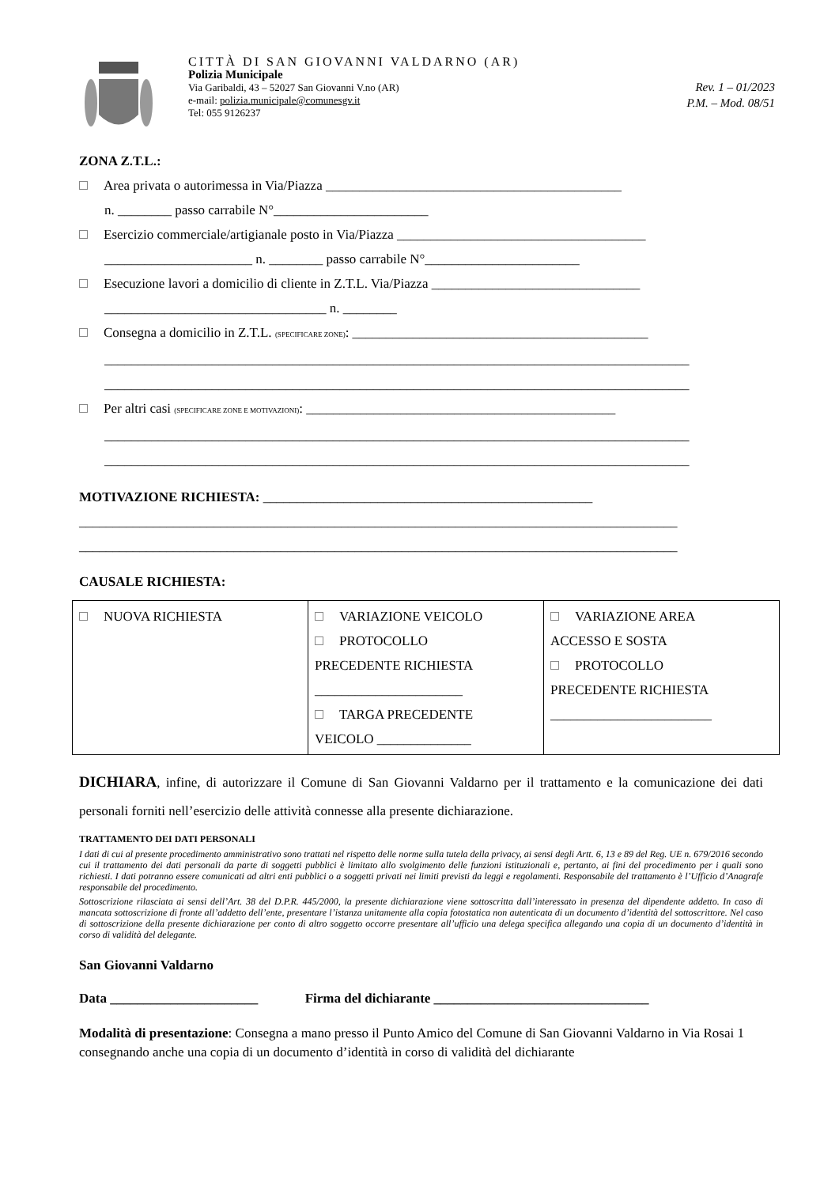CITTÀ DI SAN GIOVANNI VALDARNO (AR)
Polizia Municipale
Via Garibaldi, 43 – 52027 San Giovanni V.no (AR)
e-mail: polizia.municipale@comunesgv.it
Tel: 055 9126237
Rev. 1 – 01/2023
P.M. – Mod. 08/51
ZONA Z.T.L.:
Area privata o autorimessa in Via/Piazza ____________________________________________
n. ________ passo carrabile N°_______________________
Esercizio commerciale/artigianale posto in Via/Piazza _____________________________________
______________________ n. ________ passo carrabile N°_______________________
Esecuzione lavori a domicilio di cliente in Z.T.L. Via/Piazza _______________________________
_________________________________ n. ________
Consegna a domicilio in Z.T.L. (SPECIFICARE ZONE): ____________________________________________
_______________________________________________________________________________________
_______________________________________________________________________________________
Per altri casi (SPECIFICARE ZONE E MOTIVAZIONI): ______________________________________________
_______________________________________________________________________________________
_______________________________________________________________________________________
MOTIVAZIONE RICHIESTA: _________________________________________________
_________________________________________________________________________________________
_________________________________________________________________________________________
CAUSALE RICHIESTA:
| NUOVA RICHIESTA | VARIAZIONE VEICOLO PROTOCOLLO PRECEDENTE RICHIESTA ______________________ TARGA PRECEDENTE VEICOLO ______________ | VARIAZIONE AREA ACCESSO E SOSTA PROTOCOLLO PRECEDENTE RICHIESTA ________________________ |
DICHIARA, infine, di autorizzare il Comune di San Giovanni Valdarno per il trattamento e la comunicazione dei dati personali forniti nell’esercizio delle attività connesse alla presente dichiarazione.
TRATTAMENTO DEI DATI PERSONALI
I dati di cui al presente procedimento amministrativo sono trattati nel rispetto delle norme sulla tutela della privacy, ai sensi degli Artt. 6, 13 e 89 del Reg. UE n. 679/2016 secondo cui il trattamento dei dati personali da parte di soggetti pubblici è limitato allo svolgimento delle funzioni istituzionali e, pertanto, ai fini del procedimento per i quali sono richiesti. I dati potranno essere comunicati ad altri enti pubblici o a soggetti privati nei limiti previsti da leggi e regolamenti. Responsabile del trattamento è l’Ufficio d’Anagrafe responsabile del procedimento.
Sottoscrizione rilasciata ai sensi dell’Art. 38 del D.P.R. 445/2000, la presente dichiarazione viene sottoscritta dall’interessato in presenza del dipendente addetto. In caso di mancata sottoscrizione di fronte all’addetto dell’ente, presentare l’istanza unitamente alla copia fotostatica non autenticata di un documento d’identità del sottoscrittore. Nel caso di sottoscrizione della presente dichiarazione per conto di altro soggetto occorre presentare all’ufficio una delega specifica allegando una copia di un documento d’identità in corso di validità del delegante.
San Giovanni Valdarno
Data ______________________ Firma del dichiarante ________________________________
Modalità di presentazione: Consegna a mano presso il Punto Amico del Comune di San Giovanni Valdarno in Via Rosai 1 consegnando anche una copia di un documento d’identità in corso di validità del dichiarante